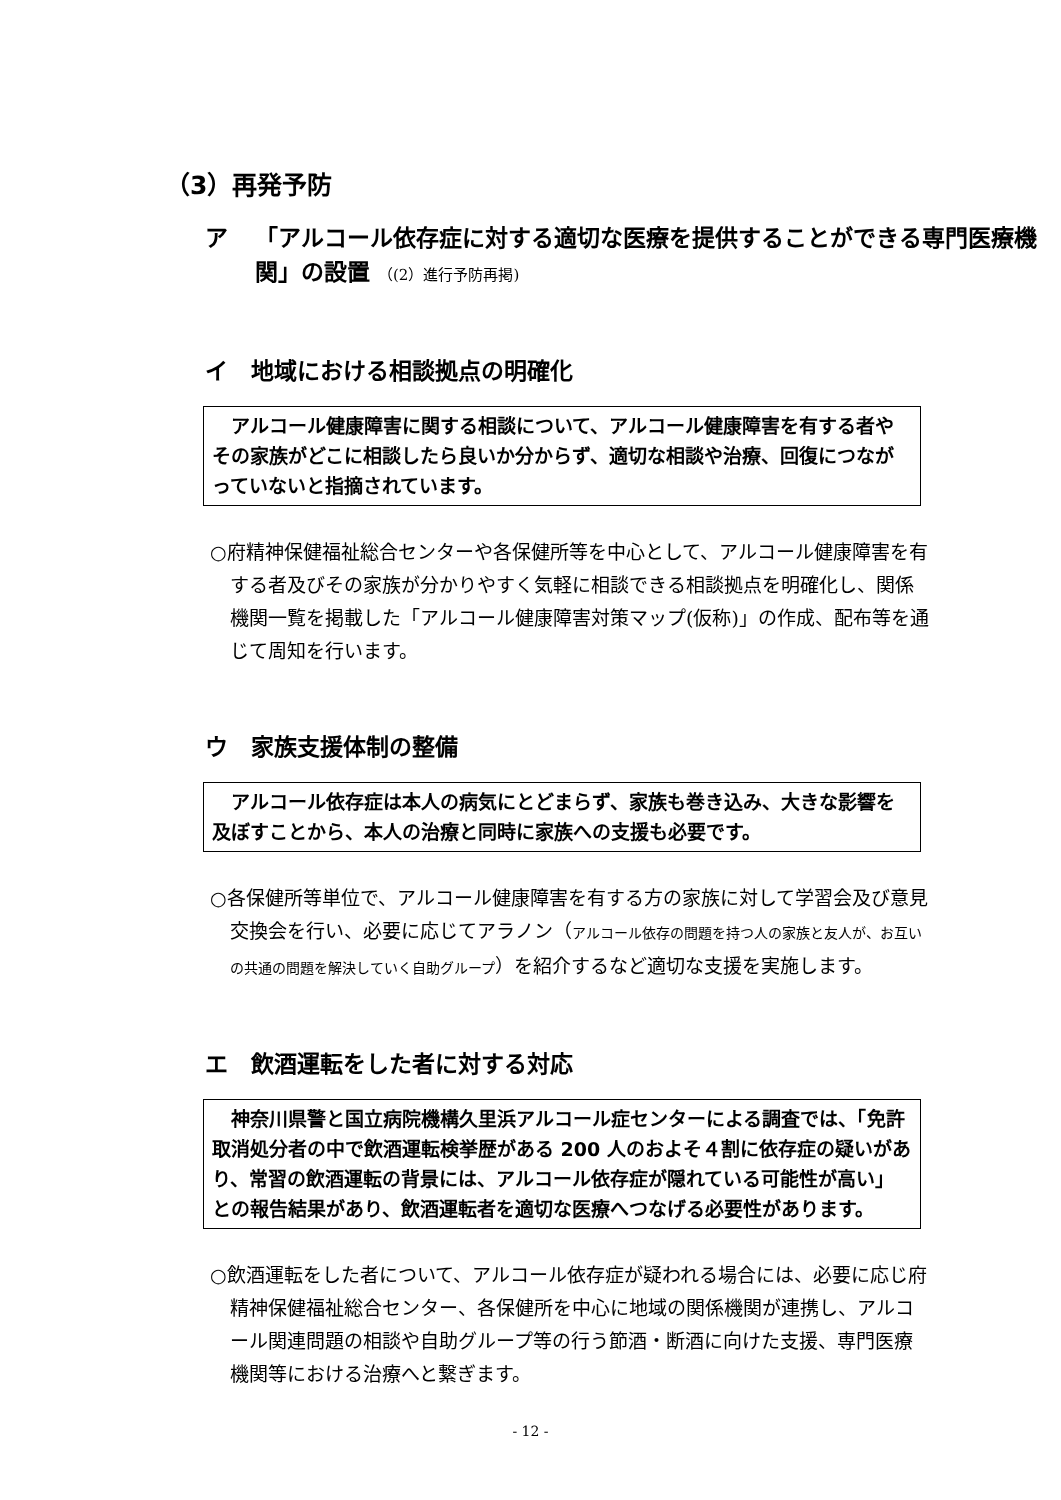（3）再発予防
ア 「アルコール依存症に対する適切な医療を提供することができる専門医療機関」の設置 （(2）進行予防再掲)
イ　地域における相談拠点の明確化
　アルコール健康障害に関する相談について、アルコール健康障害を有する者やその家族がどこに相談したら良いか分からず、適切な相談や治療、回復につながっていないと指摘されています。
○府精神保健福祉総合センターや各保健所等を中心として、アルコール健康障害を有する者及びその家族が分かりやすく気軽に相談できる相談拠点を明確化し、関係機関一覧を掲載した「アルコール健康障害対策マップ(仮称)」の作成、配布等を通じて周知を行います。
ウ　家族支援体制の整備
　アルコール依存症は本人の病気にとどまらず、家族も巻き込み、大きな影響を及ぼすことから、本人の治療と同時に家族への支援も必要です。
○各保健所等単位で、アルコール健康障害を有する方の家族に対して学習会及び意見交換会を行い、必要に応じてアラノン（アルコール依存の問題を持つ人の家族と友人が、お互いの共通の問題を解決していく自助グループ）を紹介するなど適切な支援を実施します。
エ　飲酒運転をした者に対する対応
　神奈川県警と国立病院機構久里浜アルコール症センターによる調査では、「免許取消処分者の中で飲酒運転検挙歴がある 200 人のおよそ４割に依存症の疑いがあり、常習の飲酒運転の背景には、アルコール依存症が隠れている可能性が高い」との報告結果があり、飲酒運転者を適切な医療へつなげる必要性があります。
○飲酒運転をした者について、アルコール依存症が疑われる場合には、必要に応じ府精神保健福祉総合センター、各保健所を中心に地域の関係機関が連携し、アルコール関連問題の相談や自助グループ等の行う節酒・断酒に向けた支援、専門医療機関等における治療へと繋ぎます。
- 12 -